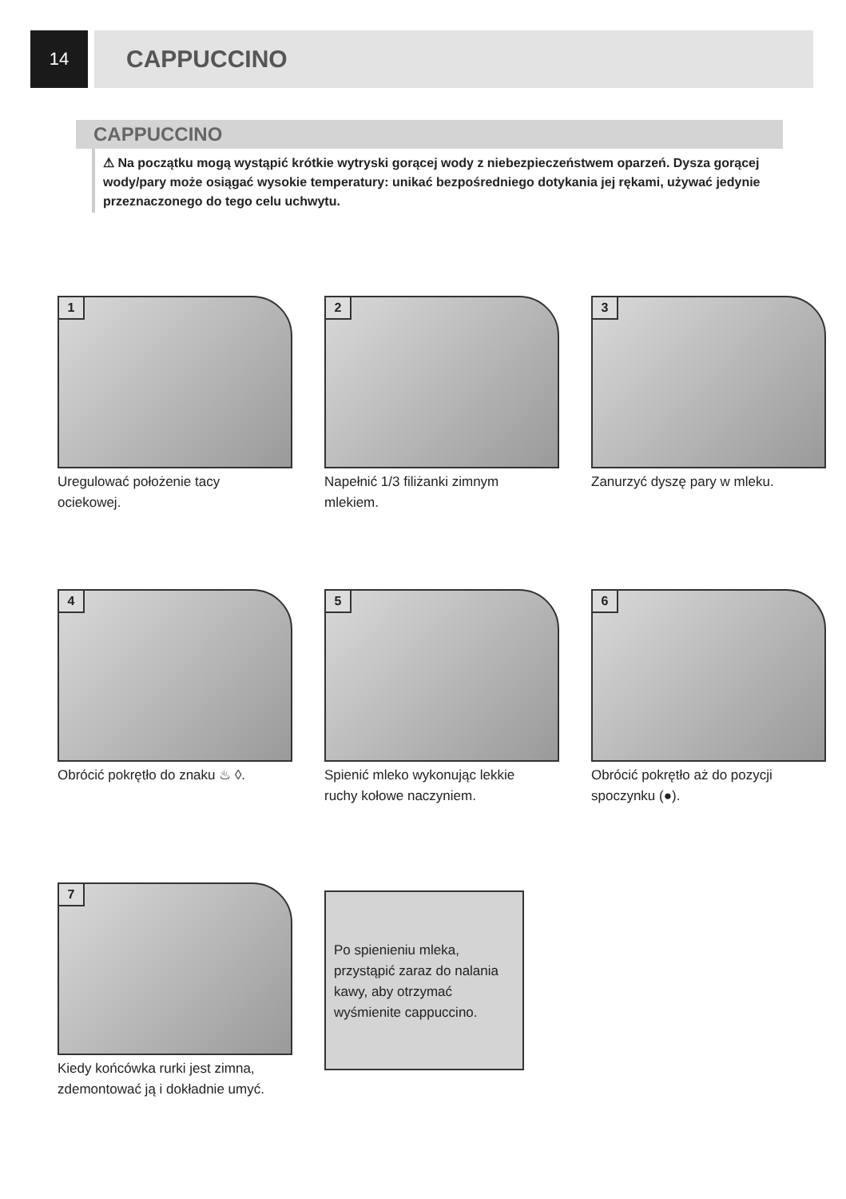14
CAPPUCCINO
CAPPUCCINO
⚠ Na początku mogą wystąpić krótkie wytryski gorącej wody z niebezpieczeństwem oparzeń. Dysza gorącej wody/pary może osiągać wysokie temperatury: unikać bezpośredniego dotykania jej rękami, używać jedynie przeznaczonego do tego celu uchwytu.
1
Uregulować położenie tacy ociekowej.
2
Napełnić 1/3 filiżanki zimnym mlekiem.
3
Zanurzyć dyszę pary w mleku.
4
Obrócić pokrętło do znaku ♨ ◊.
5
Spienić mleko wykonując lekkie ruchy kołowe naczyniem.
6
Obrócić pokrętło aż do pozycji spoczynku (●).
7
Kiedy końcówka rurki jest zimna, zdemontować ją i dokładnie umyć.
Po spienieniu mleka, przystąpić zaraz do nalania kawy, aby otrzymać wyśmienite cappuccino.